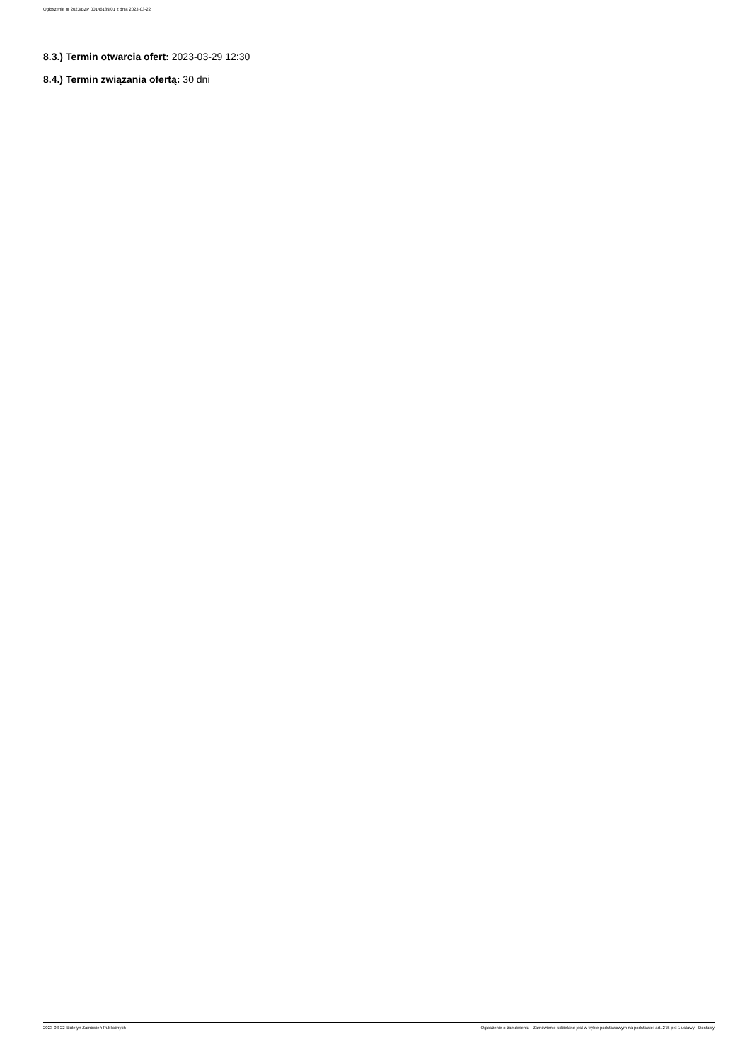Ogłoszenie nr 2023/BZP 00146189/01 z dnia 2023-03-22
8.3.) Termin otwarcia ofert: 2023-03-29 12:30
8.4.) Termin związania ofertą: 30 dni
2023-03-22 Biuletyn Zamówień Publicznych Ogłoszenie o zamówieniu - Zamówienie udzielane jest w trybie podstawowym na podstawie: art. 275 pkt 1 ustawy - Dostawy